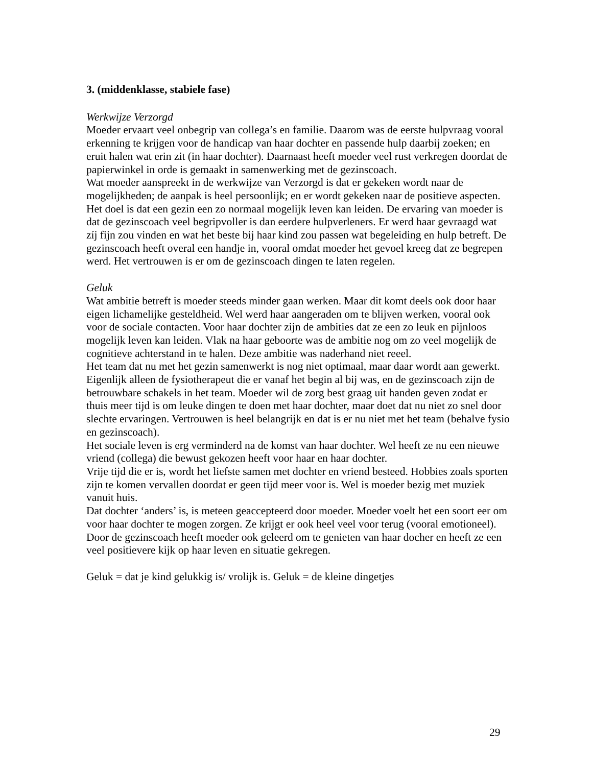3. (middenklasse, stabiele fase)
Werkwijze Verzorgd
Moeder ervaart veel onbegrip van collega’s en familie. Daarom was de eerste hulpvraag vooral erkenning te krijgen voor de handicap van haar dochter en passende hulp daarbij zoeken; en eruit halen wat erin zit (in haar dochter). Daarnaast heeft moeder veel rust verkregen doordat de papierwinkel in orde is gemaakt in samenwerking met de gezinscoach.
Wat moeder aanspreekt in de werkwijze van Verzorgd is dat er gekeken wordt naar de mogelijkheden; de aanpak is heel persoonlijk; en er wordt gekeken naar de positieve aspecten. Het doel is dat een gezin een zo normaal mogelijk leven kan leiden. De ervaring van moeder is dat de gezinscoach veel begripvoller is dan eerdere hulpverleners. Er werd haar gevraagd wat zíj fijn zou vinden en wat het beste bij haar kind zou passen wat begeleiding en hulp betreft. De gezinscoach heeft overal een handje in, vooral omdat moeder het gevoel kreeg dat ze begrepen werd. Het vertrouwen is er om de gezinscoach dingen te laten regelen.
Geluk
Wat ambitie betreft is moeder steeds minder gaan werken. Maar dit komt deels ook door haar eigen lichamelijke gesteldheid. Wel werd haar aangeraden om te blijven werken, vooral ook voor de sociale contacten. Voor haar dochter zijn de ambities dat ze een zo leuk en pijnloos mogelijk leven kan leiden. Vlak na haar geboorte was de ambitie nog om zo veel mogelijk de cognitieve achterstand in te halen. Deze ambitie was naderhand niet reeel.
Het team dat nu met het gezin samenwerkt is nog niet optimaal, maar daar wordt aan gewerkt. Eigenlijk alleen de fysiotherapeut die er vanaf het begin al bij was, en de gezinscoach zijn de betrouwbare schakels in het team. Moeder wil de zorg best graag uit handen geven zodat er thuis meer tijd is om leuke dingen te doen met haar dochter, maar doet dat nu niet zo snel door slechte ervaringen. Vertrouwen is heel belangrijk en dat is er nu niet met het team (behalve fysio en gezinscoach).
Het sociale leven is erg verminderd na de komst van haar dochter. Wel heeft ze nu een nieuwe vriend (collega) die bewust gekozen heeft voor haar en haar dochter.
Vrije tijd die er is, wordt het liefste samen met dochter en vriend besteed. Hobbies zoals sporten zijn te komen vervallen doordat er geen tijd meer voor is. Wel is moeder bezig met muziek vanuit huis.
Dat dochter ‘anders’ is, is meteen geaccepteerd door moeder. Moeder voelt het een soort eer om voor haar dochter te mogen zorgen. Ze krijgt er ook heel veel voor terug (vooral emotioneel).
Door de gezinscoach heeft moeder ook geleerd om te genieten van haar docher en heeft ze een veel positievere kijk op haar leven en situatie gekregen.
Geluk = dat je kind gelukkig is/ vrolijk is. Geluk = de kleine dingetjes
29